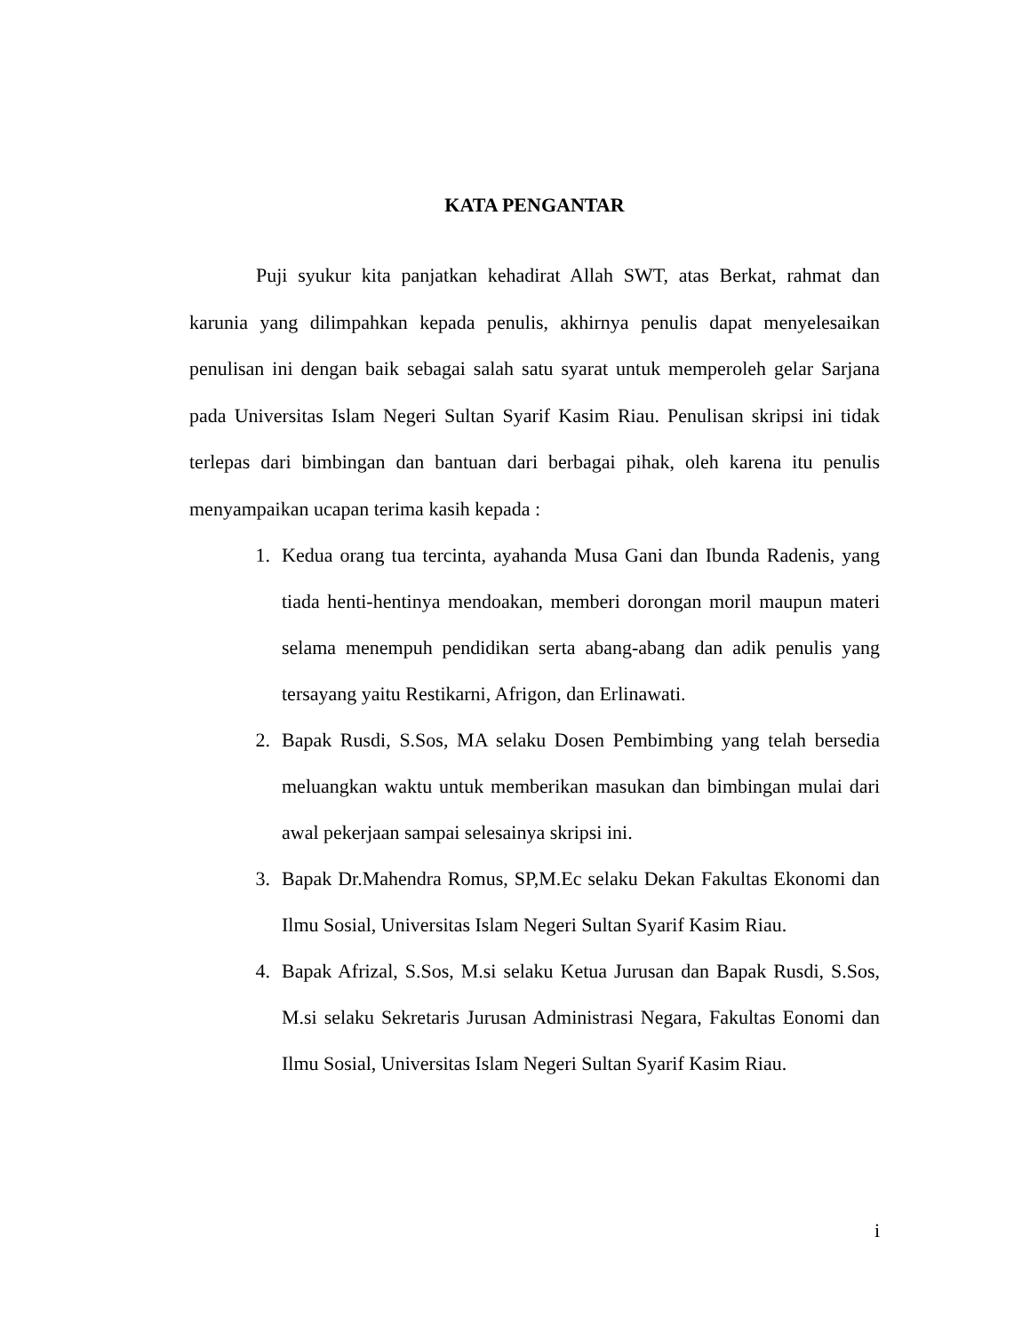KATA PENGANTAR
Puji syukur kita panjatkan kehadirat Allah SWT, atas Berkat, rahmat dan karunia yang dilimpahkan kepada penulis, akhirnya penulis dapat menyelesaikan penulisan ini dengan baik sebagai salah satu syarat untuk memperoleh gelar Sarjana pada Universitas Islam Negeri Sultan Syarif Kasim Riau. Penulisan skripsi ini tidak terlepas dari bimbingan dan bantuan dari berbagai pihak, oleh karena itu penulis menyampaikan ucapan terima kasih kepada :
1. Kedua orang tua tercinta, ayahanda Musa Gani dan Ibunda Radenis, yang tiada henti-hentinya mendoakan, memberi dorongan moril maupun materi selama menempuh pendidikan serta abang-abang dan adik penulis yang tersayang yaitu Restikarni, Afrigon, dan Erlinawati.
2. Bapak Rusdi, S.Sos, MA selaku Dosen Pembimbing yang telah bersedia meluangkan waktu untuk memberikan masukan dan bimbingan mulai dari awal pekerjaan sampai selesainya skripsi ini.
3. Bapak Dr.Mahendra Romus, SP,M.Ec selaku Dekan Fakultas Ekonomi dan Ilmu Sosial, Universitas Islam Negeri Sultan Syarif Kasim Riau.
4. Bapak Afrizal, S.Sos, M.si selaku Ketua Jurusan dan Bapak Rusdi, S.Sos, M.si selaku Sekretaris Jurusan Administrasi Negara, Fakultas Eonomi dan Ilmu Sosial, Universitas Islam Negeri Sultan Syarif Kasim Riau.
i